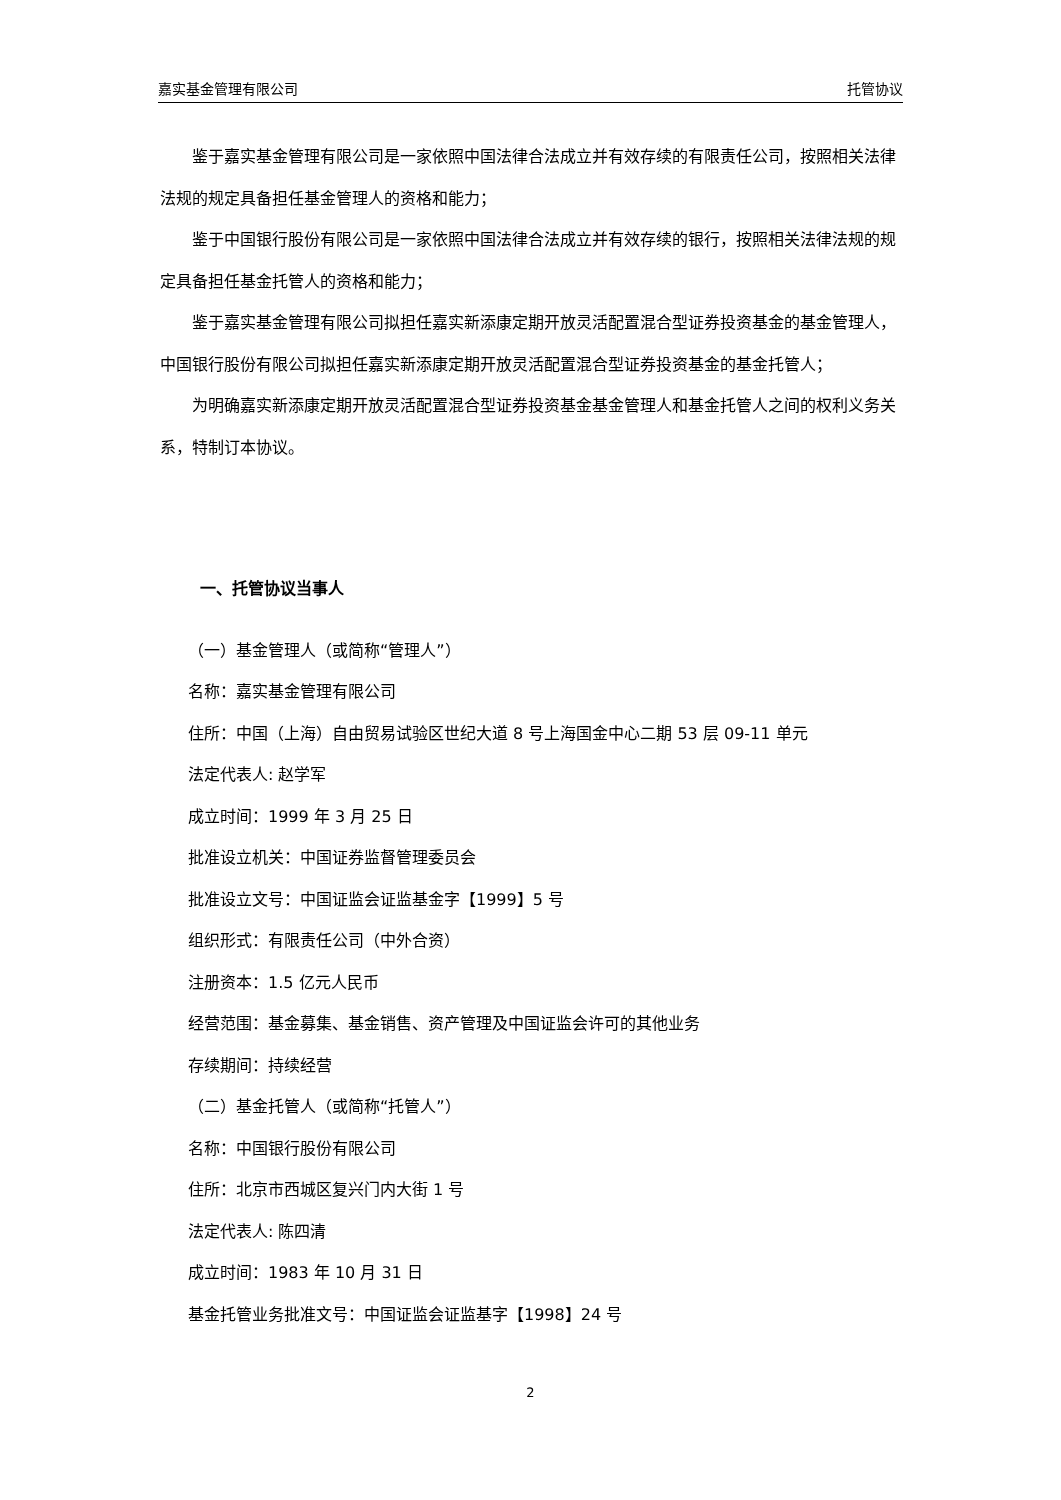嘉实基金管理有限公司 托管协议
鉴于嘉实基金管理有限公司是一家依照中国法律合法成立并有效存续的有限责任公司，按照相关法律法规的规定具备担任基金管理人的资格和能力；
鉴于中国银行股份有限公司是一家依照中国法律合法成立并有效存续的银行，按照相关法律法规的规定具备担任基金托管人的资格和能力；
鉴于嘉实基金管理有限公司拟担任嘉实新添康定期开放灵活配置混合型证券投资基金的基金管理人，中国银行股份有限公司拟担任嘉实新添康定期开放灵活配置混合型证券投资基金的基金托管人；
为明确嘉实新添康定期开放灵活配置混合型证券投资基金基金管理人和基金托管人之间的权利义务关系，特制订本协议。
一、托管协议当事人
（一）基金管理人（或简称“管理人”）
名称：嘉实基金管理有限公司
住所：中国（上海）自由贸易试验区世纪大道 8 号上海国金中心二期 53 层 09-11 单元
法定代表人: 赵学军
成立时间：1999 年 3 月 25 日
批准设立机关：中国证券监督管理委员会
批准设立文号：中国证监会证监基金字【1999】5 号
组织形式：有限责任公司（中外合资）
注册资本：1.5 亿元人民币
经营范围：基金募集、基金销售、资产管理及中国证监会许可的其他业务
存续期间：持续经营
（二）基金托管人（或简称“托管人”）
名称：中国银行股份有限公司
住所：北京市西城区复兴门内大街 1 号
法定代表人: 陈四清
成立时间：1983 年 10 月 31 日
基金托管业务批准文号：中国证监会证监基字【1998】24 号
2